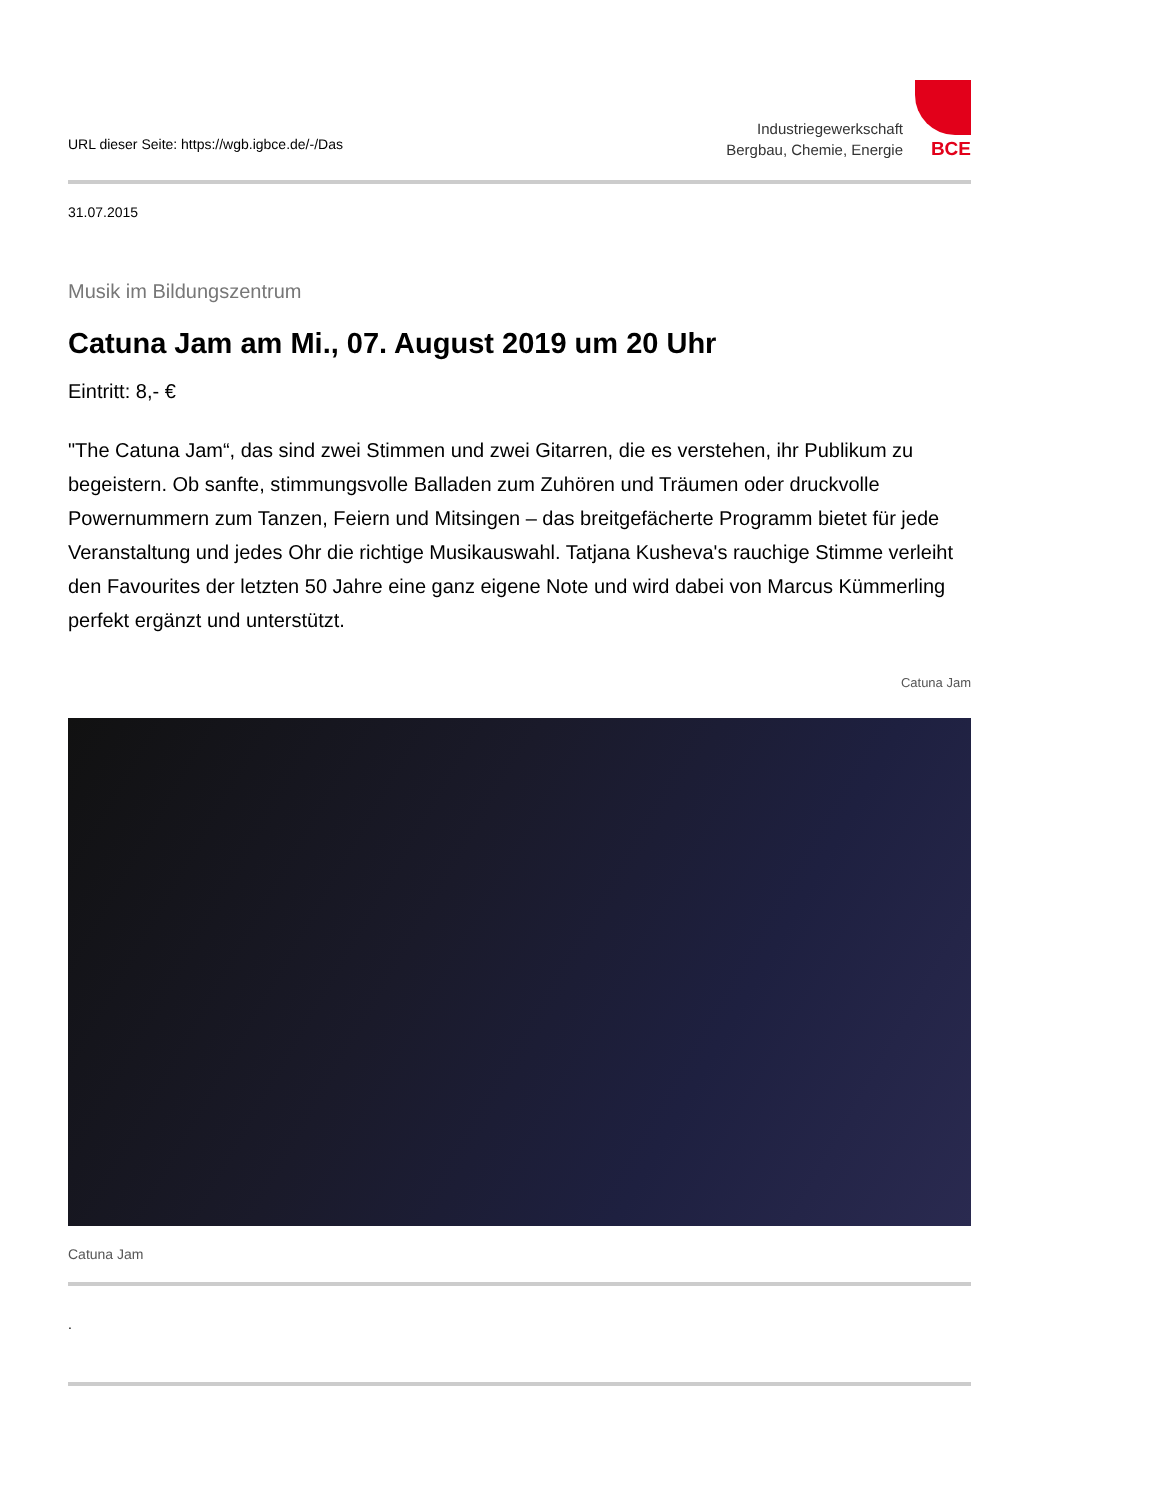URL dieser Seite: https://wgb.igbce.de/-/Das
Industriegewerkschaft
Bergbau, Chemie, Energie
BCE
31.07.2015
Musik im Bildungszentrum
Catuna Jam am Mi., 07. August 2019 um 20 Uhr
Eintritt: 8,- €
"The Catuna Jam“, das sind zwei Stimmen und zwei Gitarren, die es verstehen, ihr Publikum zu begeistern. Ob sanfte, stimmungsvolle Balladen zum Zuhören und Träumen oder druckvolle Powernummern zum Tanzen, Feiern und Mitsingen – das breitgefächerte Programm bietet für jede Veranstaltung und jedes Ohr die richtige Musikauswahl. Tatjana Kusheva's rauchige Stimme verleiht den Favourites der letzten 50 Jahre eine ganz eigene Note und wird dabei von Marcus Kümmerling perfekt ergänzt und unterstützt.
Catuna Jam
Catuna Jam
.